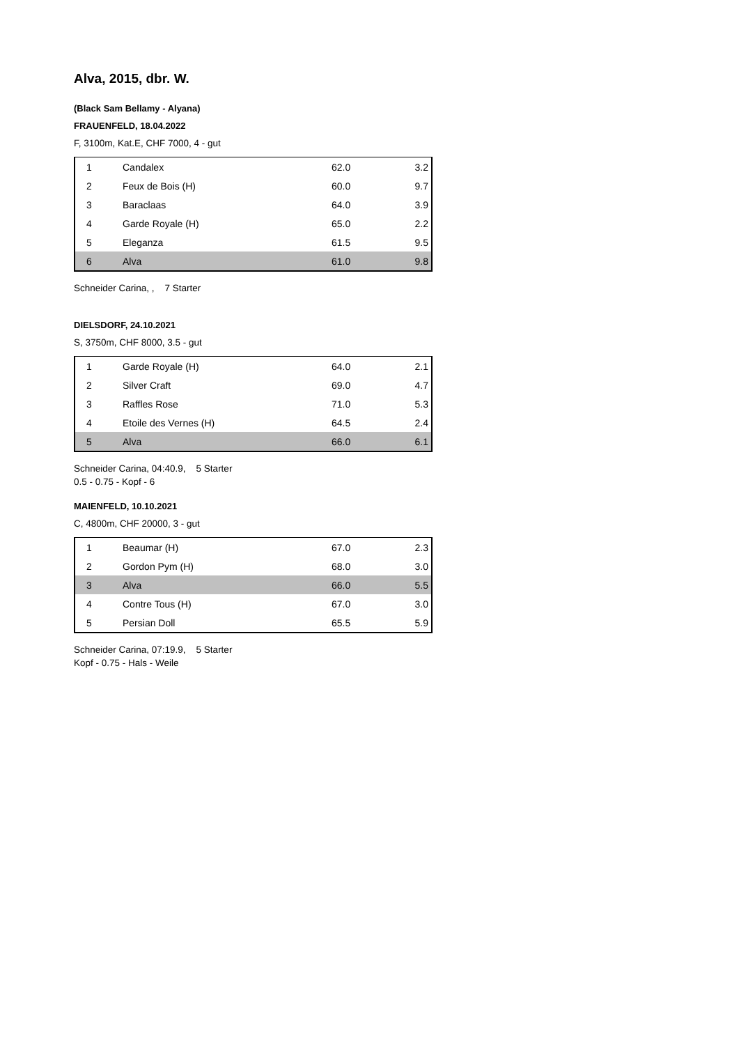Alva, 2015, dbr. W.
(Black Sam Bellamy - Alyana)
FRAUENFELD, 18.04.2022
F, 3100m, Kat.E, CHF 7000, 4 - gut
| 1 | Candalex | 62.0 | 3.2 |
| 2 | Feux de Bois (H) | 60.0 | 9.7 |
| 3 | Baraclaas | 64.0 | 3.9 |
| 4 | Garde Royale (H) | 65.0 | 2.2 |
| 5 | Eleganza | 61.5 | 9.5 |
| 6 | Alva | 61.0 | 9.8 |
Schneider Carina, , 7 Starter
DIELSDORF, 24.10.2021
S, 3750m, CHF 8000, 3.5 - gut
| 1 | Garde Royale (H) | 64.0 | 2.1 |
| 2 | Silver Craft | 69.0 | 4.7 |
| 3 | Raffles Rose | 71.0 | 5.3 |
| 4 | Etoile des Vernes (H) | 64.5 | 2.4 |
| 5 | Alva | 66.0 | 6.1 |
Schneider Carina, 04:40.9, 5 Starter
0.5 - 0.75 - Kopf - 6
MAIENFELD, 10.10.2021
C, 4800m, CHF 20000, 3 - gut
| 1 | Beaumar (H) | 67.0 | 2.3 |
| 2 | Gordon Pym (H) | 68.0 | 3.0 |
| 3 | Alva | 66.0 | 5.5 |
| 4 | Contre Tous (H) | 67.0 | 3.0 |
| 5 | Persian Doll | 65.5 | 5.9 |
Schneider Carina, 07:19.9, 5 Starter
Kopf - 0.75 - Hals - Weile